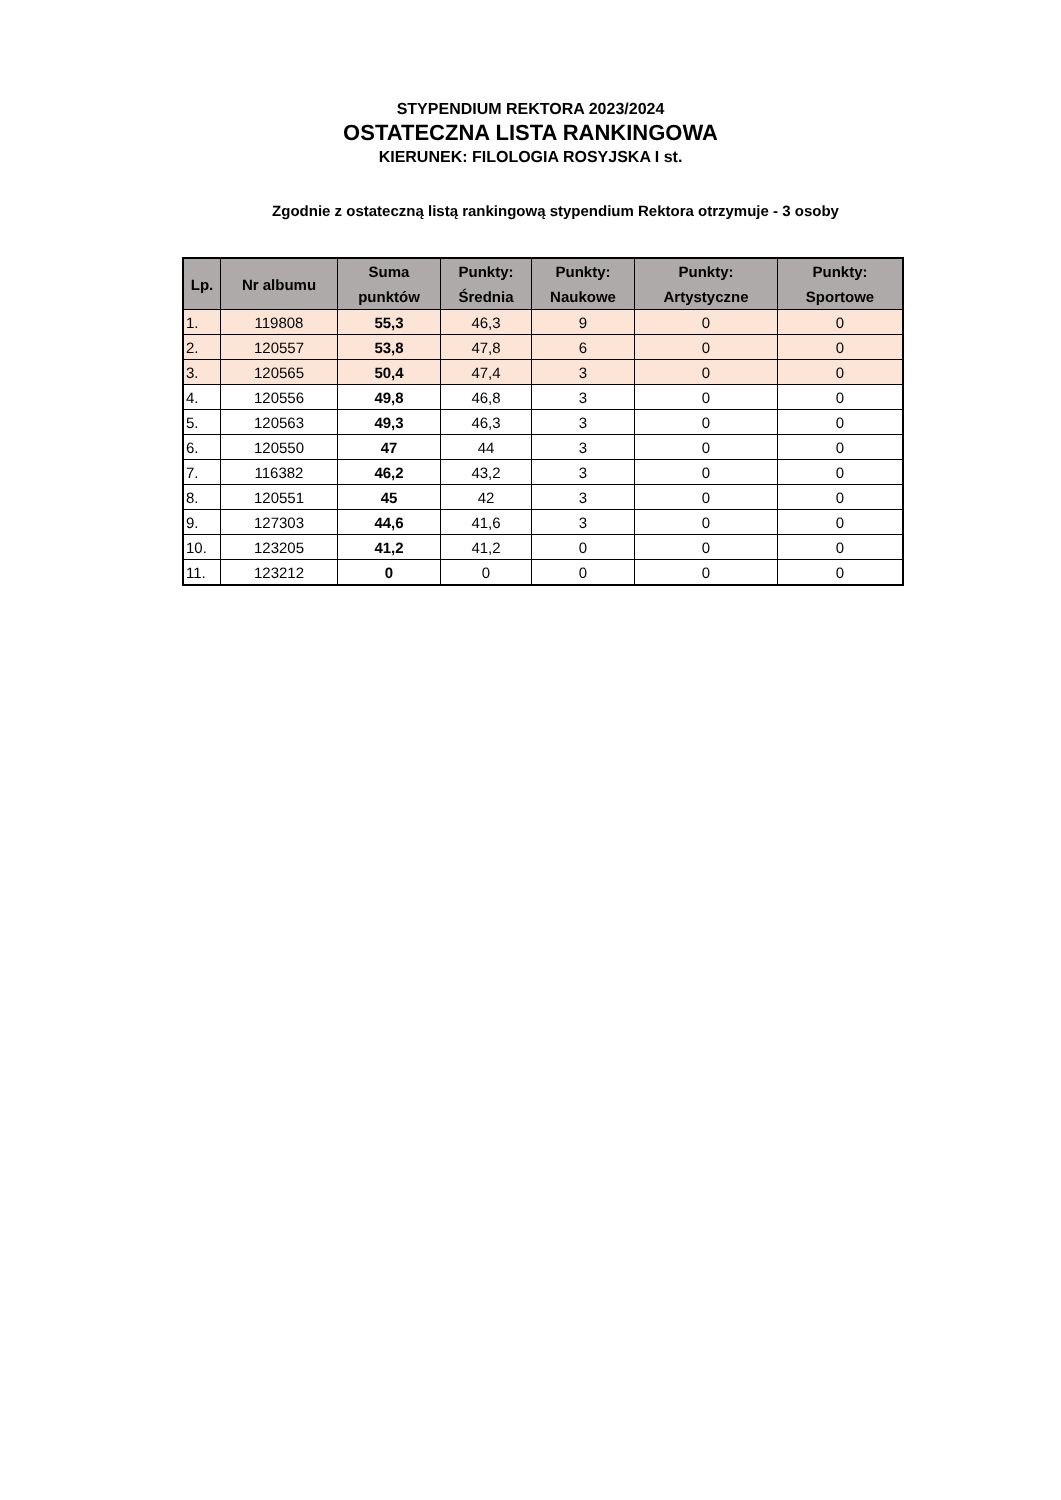STYPENDIUM REKTORA 2023/2024
OSTATECZNA LISTA RANKINGOWA
KIERUNEK: FILOLOGIA ROSYJSKA I st.
Zgodnie z ostateczną listą rankingową stypendium Rektora otrzymuje - 3 osoby
| Lp. | Nr albumu | Suma punktów | Punkty: Średnia | Punkty: Naukowe | Punkty: Artystyczne | Punkty: Sportowe |
| --- | --- | --- | --- | --- | --- | --- |
| 1. | 119808 | 55,3 | 46,3 | 9 | 0 | 0 |
| 2. | 120557 | 53,8 | 47,8 | 6 | 0 | 0 |
| 3. | 120565 | 50,4 | 47,4 | 3 | 0 | 0 |
| 4. | 120556 | 49,8 | 46,8 | 3 | 0 | 0 |
| 5. | 120563 | 49,3 | 46,3 | 3 | 0 | 0 |
| 6. | 120550 | 47 | 44 | 3 | 0 | 0 |
| 7. | 116382 | 46,2 | 43,2 | 3 | 0 | 0 |
| 8. | 120551 | 45 | 42 | 3 | 0 | 0 |
| 9. | 127303 | 44,6 | 41,6 | 3 | 0 | 0 |
| 10. | 123205 | 41,2 | 41,2 | 0 | 0 | 0 |
| 11. | 123212 | 0 | 0 | 0 | 0 | 0 |